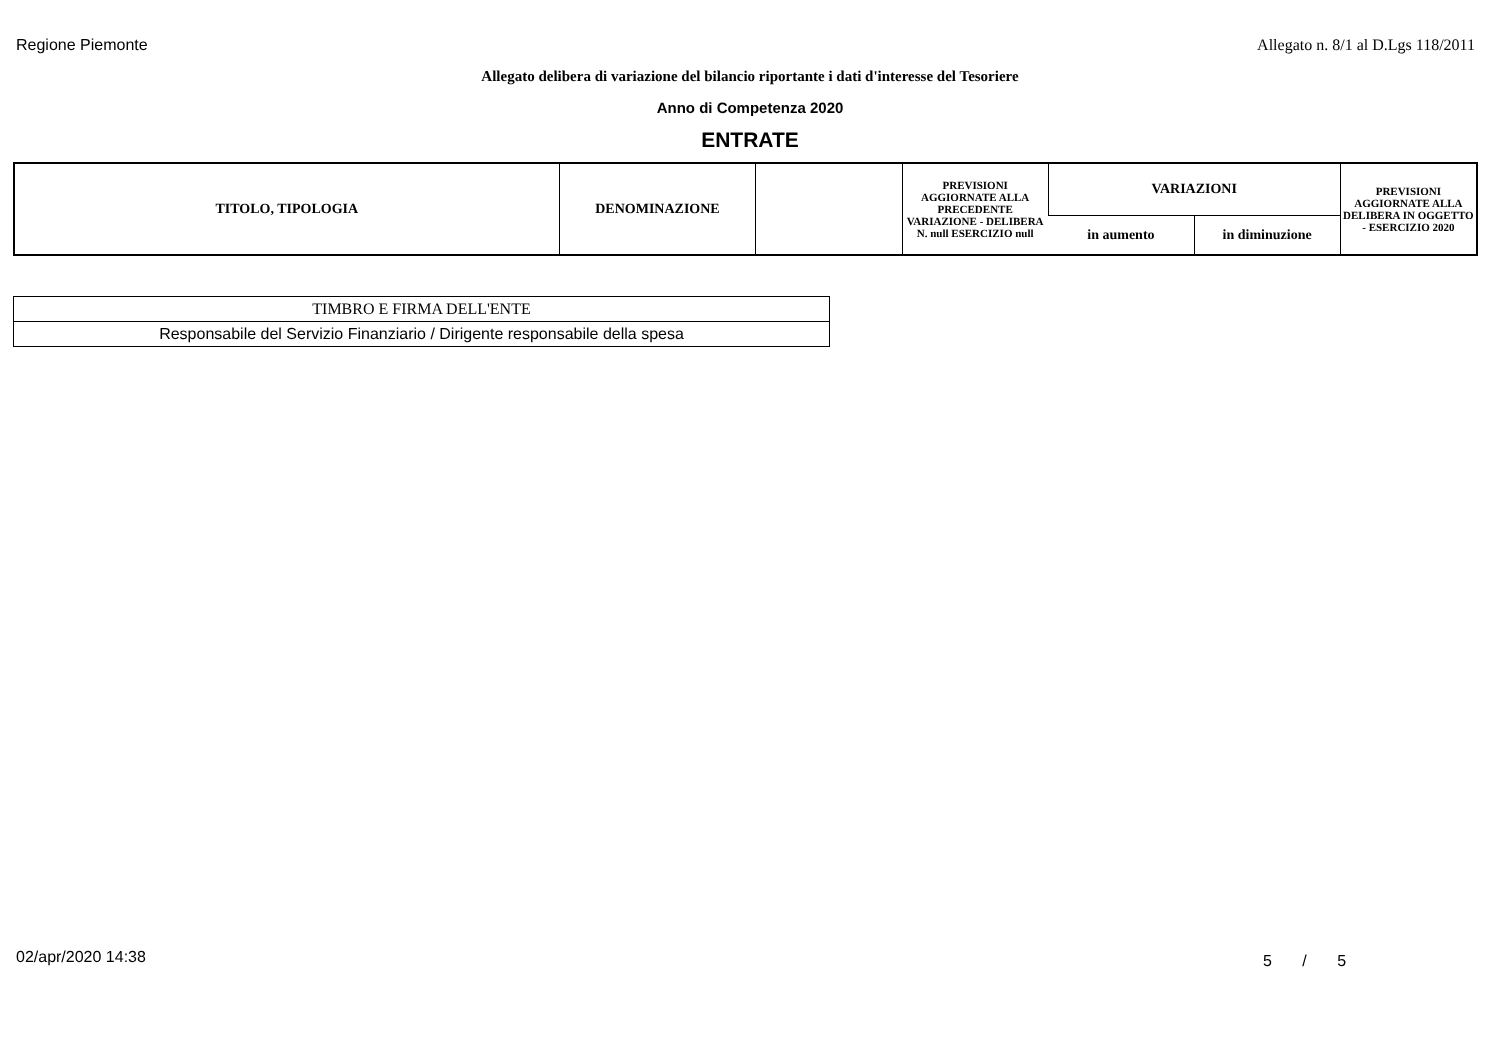Regione Piemonte Allegato n. 8/1 al D.Lgs 118/2011
Allegato delibera di variazione del bilancio riportante i dati d'interesse del Tesoriere
Anno di Competenza 2020
ENTRATE
| TITOLO, TIPOLOGIA | DENOMINAZIONE | | PREVISIONI AGGIORNATE ALLA PRECEDENTE VARIAZIONE - DELIBERA N. null ESERCIZIO null | VARIAZIONI | | PREVISIONI AGGIORNATE ALLA DELIBERA IN OGGETTO - ESERCIZIO 2020 |
| --- | --- | --- | --- | --- | --- | --- |
| | | | | in aumento | in diminuzione | |
| TIMBRO E FIRMA DELL'ENTE |
| Responsabile del Servizio Finanziario / Dirigente responsabile della spesa |
02/apr/2020 14:38 5 / 5